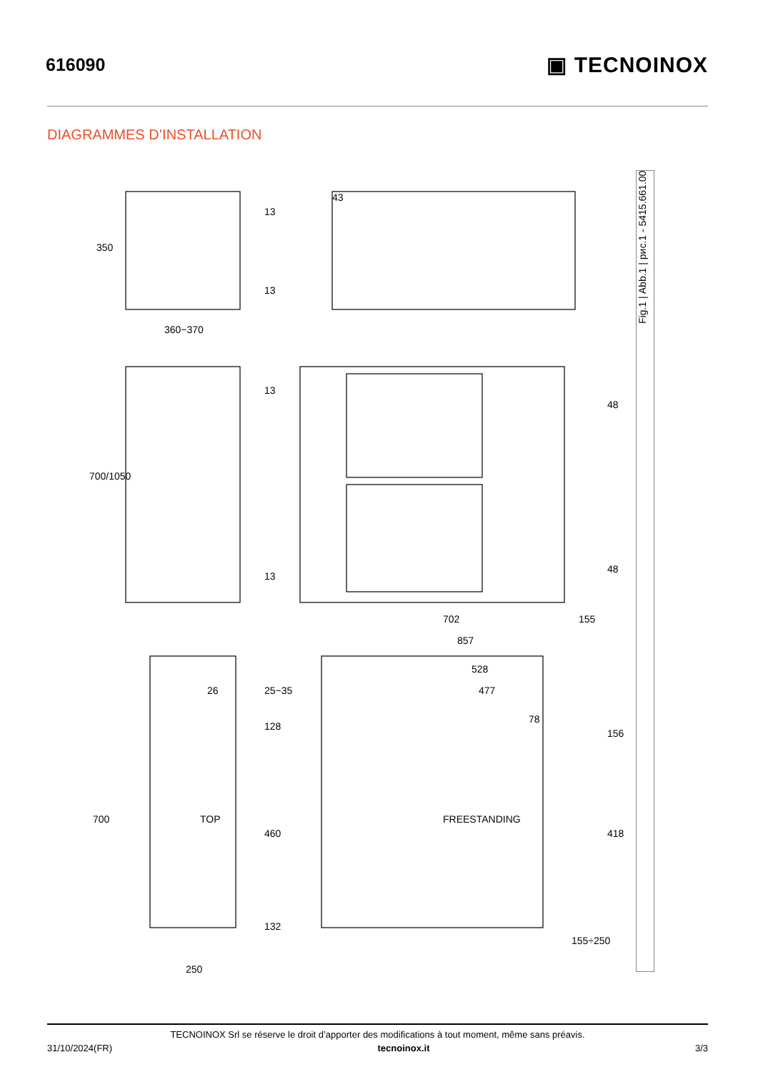616090
▣ TECNOINOX
DIAGRAMMES D’INSTALLATION
350
360~370
13
43
13
700/1050
13
13
48
48
702 155
857
528
26 25~35 477
78
128
156
700 TOP
460
FREESTANDING
418
132
155÷250
250
Fig.1 | Abb.1 | рис.1 - 5415.661.00
TECNOINOX Srl se réserve le droit d’apporter des modifications à tout moment, même sans préavis.
31/10/2024(FR) tecnoinox.it 3/3